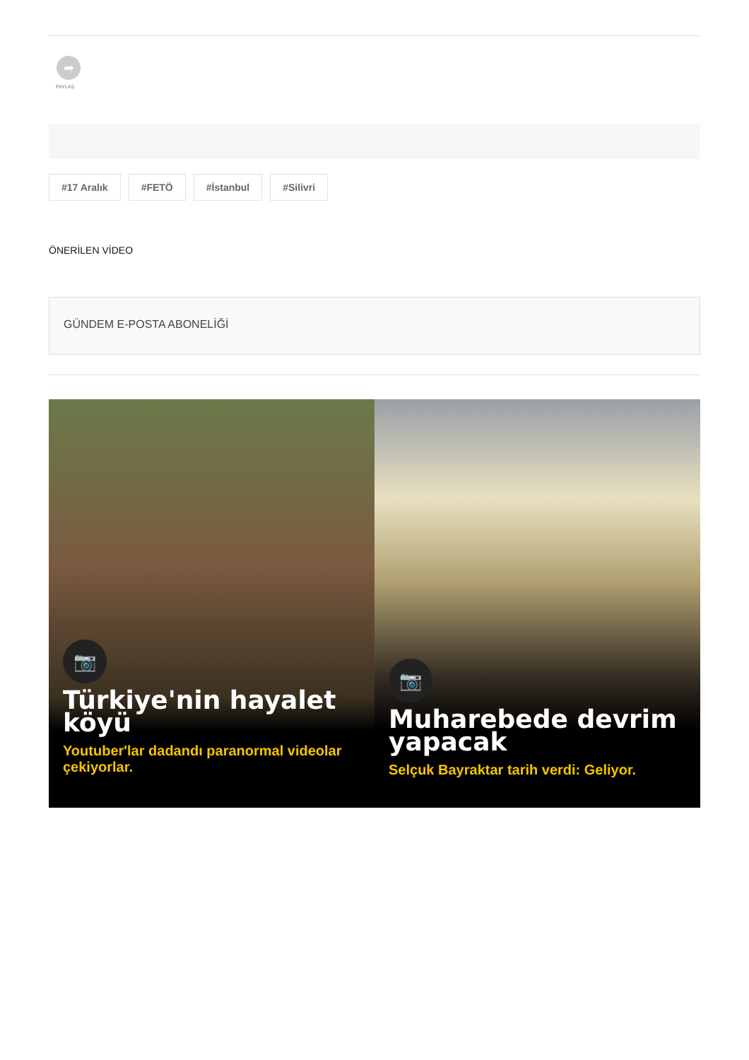➦
PAYLAŞ
#17 Aralık #FETÖ #İstanbul #Silivri
ÖNERİLEN VİDEO
GÜNDEM E-POSTA ABONELİĞİ
📷
Türkiye'nin hayalet köyü
Youtuber'lar dadandı paranormal videolar çekiyorlar.
📷
Muharebede devrim yapacak
Selçuk Bayraktar tarih verdi: Geliyor.